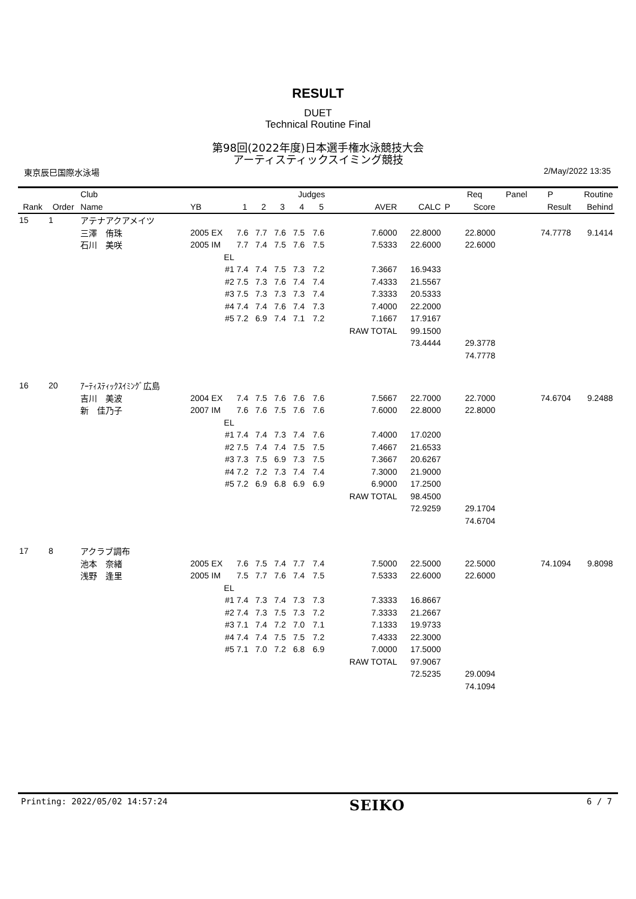RESULT
DUET
Technical Routine Final
第98回(2022年度)日本選手権水泳競技大会
アーティスティックスイミング競技
東京辰巳国際水泳場 2/May/2022 13:35
| | | Club | | | | | Judges | | | | | Req | Panel | P | Routine | |
| --- | --- | --- | --- | --- | --- | --- | --- | --- | --- | --- | --- | --- | --- | --- | --- | --- |
| Rank | Order | Name | YB | 1 | 2 | 3 | 4 | 5 | AVER | CALC | P | Score | | Result | Behind | |
| 15 | 1 | アテナアクアメイツ | | | | | | | | | | | | | | |
| | | 三澤 侑珠 | 2005 EX | 7.6 | 7.7 | 7.6 | 7.5 | 7.6 | 7.6000 | 22.8000 | | 22.8000 | | 74.7778 | 9.1414 | |
| | | 石川 美咲 | 2005 IM | 7.7 | 7.4 | 7.5 | 7.6 | 7.5 | 7.5333 | 22.6000 | | 22.6000 | | | | |
| | | | EL | | | | | | | | | | | | | |
| | | | #1 | 7.4 | 7.4 | 7.5 | 7.3 | 7.2 | 7.3667 | 16.9433 | | | | | | |
| | | | #2 | 7.5 | 7.3 | 7.6 | 7.4 | 7.4 | 7.4333 | 21.5567 | | | | | | |
| | | | #3 | 7.5 | 7.3 | 7.3 | 7.3 | 7.4 | 7.3333 | 20.5333 | | | | | | |
| | | | #4 | 7.4 | 7.4 | 7.6 | 7.4 | 7.3 | 7.4000 | 22.2000 | | | | | | |
| | | | #5 | 7.2 | 6.9 | 7.4 | 7.1 | 7.2 | 7.1667 | 17.9167 | | | | | | |
| | | | | | | | | | RAW TOTAL | 99.1500 | | | | | | |
| | | | | | | | | | | 73.4444 | | 29.3778 | | | | |
| | | | | | | | | | | | | 74.7778 | | | | |
| 16 | 20 | ｱｰﾃｨｽﾃｨｯｸｽｲﾐﾝｸﾞ広島 | | | | | | | | | | | | | | |
| | | 吉川 美波 | 2004 EX | 7.4 | 7.5 | 7.6 | 7.6 | 7.6 | 7.5667 | 22.7000 | | 22.7000 | | 74.6704 | 9.2488 | |
| | | 新 佳乃子 | 2007 IM | 7.6 | 7.6 | 7.5 | 7.6 | 7.6 | 7.6000 | 22.8000 | | 22.8000 | | | | |
| | | | EL | | | | | | | | | | | | | |
| | | | #1 | 7.4 | 7.4 | 7.3 | 7.4 | 7.6 | 7.4000 | 17.0200 | | | | | | |
| | | | #2 | 7.5 | 7.4 | 7.4 | 7.5 | 7.5 | 7.4667 | 21.6533 | | | | | | |
| | | | #3 | 7.3 | 7.5 | 6.9 | 7.3 | 7.5 | 7.3667 | 20.6267 | | | | | | |
| | | | #4 | 7.2 | 7.2 | 7.3 | 7.4 | 7.4 | 7.3000 | 21.9000 | | | | | | |
| | | | #5 | 7.2 | 6.9 | 6.8 | 6.9 | 6.9 | 6.9000 | 17.2500 | | | | | | |
| | | | | | | | | | RAW TOTAL | 98.4500 | | | | | | |
| | | | | | | | | | | 72.9259 | | 29.1704 | | | | |
| | | | | | | | | | | | | 74.6704 | | | | |
| 17 | 8 | アクラブ調布 | | | | | | | | | | | | | | |
| | | 池本 奈緒 | 2005 EX | 7.6 | 7.5 | 7.4 | 7.7 | 7.4 | 7.5000 | 22.5000 | | 22.5000 | | 74.1094 | 9.8098 | |
| | | 浅野 逢里 | 2005 IM | 7.5 | 7.7 | 7.6 | 7.4 | 7.5 | 7.5333 | 22.6000 | | 22.6000 | | | | |
| | | | EL | | | | | | | | | | | | | |
| | | | #1 | 7.4 | 7.3 | 7.4 | 7.3 | 7.3 | 7.3333 | 16.8667 | | | | | | |
| | | | #2 | 7.4 | 7.3 | 7.5 | 7.3 | 7.2 | 7.3333 | 21.2667 | | | | | | |
| | | | #3 | 7.1 | 7.4 | 7.2 | 7.0 | 7.1 | 7.1333 | 19.9733 | | | | | | |
| | | | #4 | 7.4 | 7.4 | 7.5 | 7.5 | 7.2 | 7.4333 | 22.3000 | | | | | | |
| | | | #5 | 7.1 | 7.0 | 7.2 | 6.8 | 6.9 | 7.0000 | 17.5000 | | | | | | |
| | | | | | | | | | RAW TOTAL | 97.9067 | | | | | | |
| | | | | | | | | | | 72.5235 | | 29.0094 | | | | |
| | | | | | | | | | | | | 74.1094 | | | | |
Printing: 2022/05/02 14:57:24 SEIKO 6 / 7